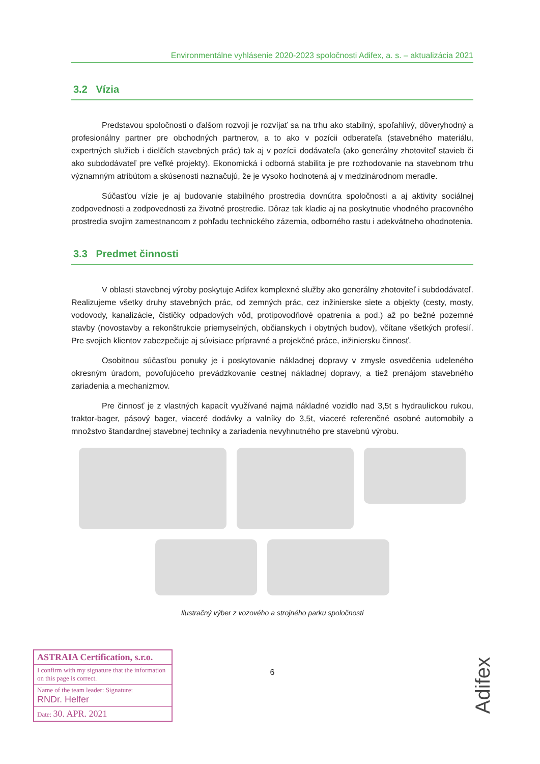Environmentálne vyhlásenie 2020-2023 spoločnosti Adifex, a. s. – aktualizácia 2021
3.2 Vízia
Predstavou spoločnosti o ďalšom rozvoji je rozvíjať sa na trhu ako stabilný, spoľahlivý, dôveryhodný a profesionálny partner pre obchodných partnerov, a to ako v pozícii odberateľa (stavebného materiálu, expertných služieb i dielčích stavebných prác) tak aj v pozícii dodávateľa (ako generálny zhotoviteľ stavieb či ako subdodávateľ pre veľké projekty). Ekonomická i odborná stabilita je pre rozhodovanie na stavebnom trhu významným atribútom a skúsenosti naznačujú, že je vysoko hodnotená aj v medzinárodnom meradle.
Súčasťou vízie je aj budovanie stabilného prostredia dovnútra spoločnosti a aj aktivity sociálnej zodpovednosti a zodpovednosti za životné prostredie. Dôraz tak kladie aj na poskytnutie vhodného pracovného prostredia svojim zamestnancom z pohľadu technického zázemia, odborného rastu i adekvátneho ohodnotenia.
3.3 Predmet činnosti
V oblasti stavebnej výroby poskytuje Adifex komplexné služby ako generálny zhotoviteľ i subdodávateľ. Realizujeme všetky druhy stavebných prác, od zemných prác, cez inžinierske siete a objekty (cesty, mosty, vodovody, kanalizácie, čističky odpadových vôd, protipovodňové opatrenia a pod.) až po bežné pozemné stavby (novostavby a rekonštrukcie priemyselných, občianskych i obytných budov), včítane všetkých profesií. Pre svojich klientov zabezpečuje aj súvisiace prípravné a projekčné práce, inžiniersku činnosť.
Osobitnou súčasťou ponuky je i poskytovanie nákladnej dopravy v zmysle osvedčenia udeleného okresným úradom, povoľujúceho prevádzkovanie cestnej nákladnej dopravy, a tiež prenájom stavebného zariadenia a mechanizmov.
Pre činnosť je z vlastných kapacít využívané najmä nákladné vozidlo nad 3,5t s hydraulickou rukou, traktor-bager, pásový bager, viaceré dodávky a valníky do 3,5t, viaceré referenčné osobné automobily a množstvo štandardnej stavebnej techniky a zariadenia nevyhnutného pre stavebnú výrobu.
Ilustračný výber z vozového a strojného parku spoločnosti
6
ASTRAIA Certification, s.r.o.
I confirm with my signature that the information on this page is correct.
Name of the team leader: Signature:
RNDr. Helfer
Date: 30. APR. 2021
Adifex